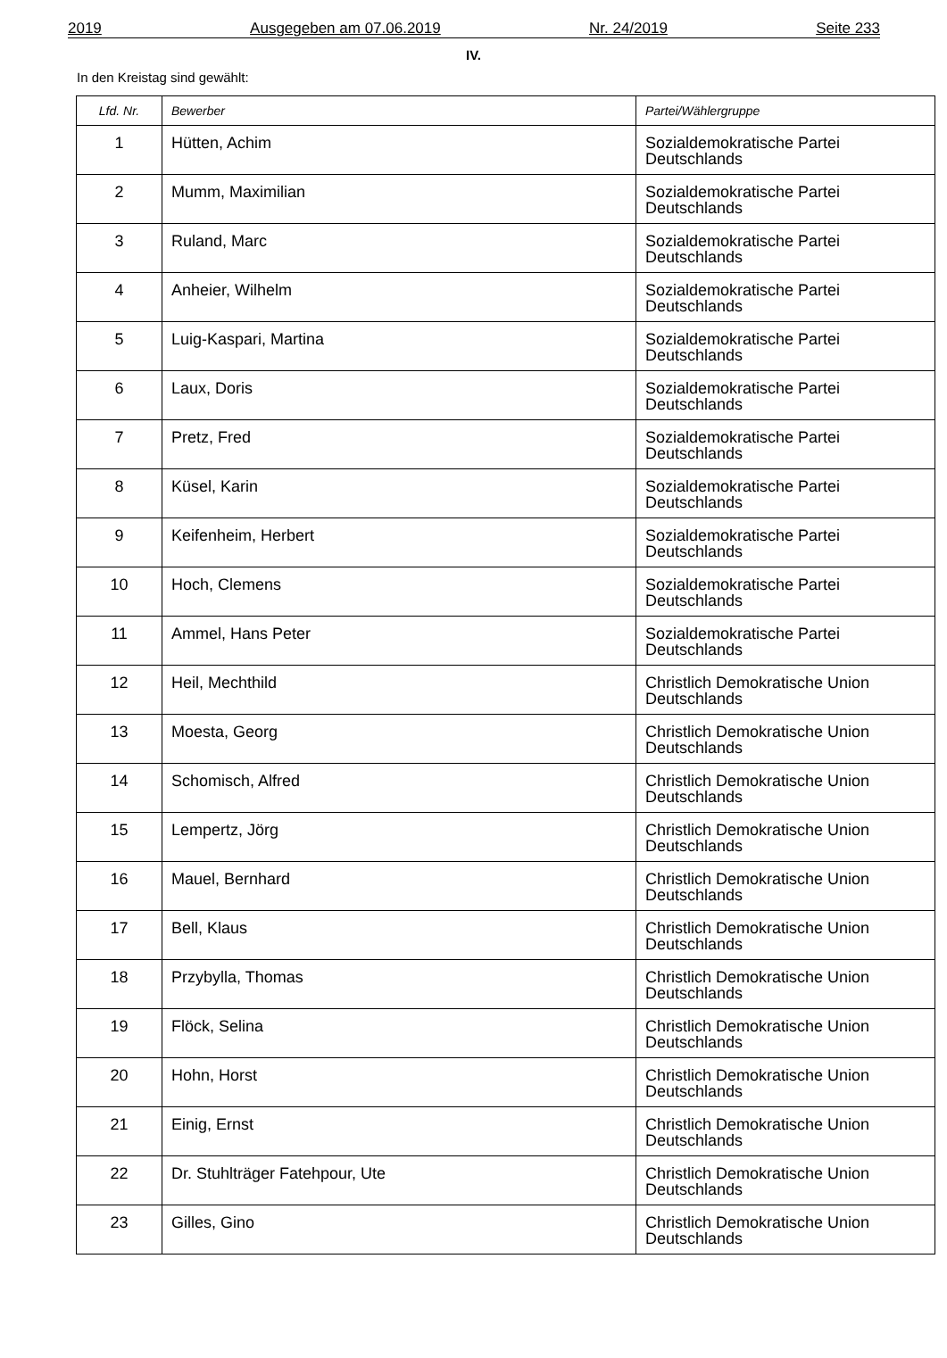2019 Ausgegeben am 07.06.2019 Nr. 24/2019 Seite 233
IV.
In den Kreistag sind gewählt:
| Lfd. Nr. | Bewerber | Partei/Wählergruppe |
| --- | --- | --- |
| 1 | Hütten, Achim | Sozialdemokratische Partei Deutschlands |
| 2 | Mumm, Maximilian | Sozialdemokratische Partei Deutschlands |
| 3 | Ruland, Marc | Sozialdemokratische Partei Deutschlands |
| 4 | Anheier, Wilhelm | Sozialdemokratische Partei Deutschlands |
| 5 | Luig-Kaspari, Martina | Sozialdemokratische Partei Deutschlands |
| 6 | Laux, Doris | Sozialdemokratische Partei Deutschlands |
| 7 | Pretz, Fred | Sozialdemokratische Partei Deutschlands |
| 8 | Küsel, Karin | Sozialdemokratische Partei Deutschlands |
| 9 | Keifenheim, Herbert | Sozialdemokratische Partei Deutschlands |
| 10 | Hoch, Clemens | Sozialdemokratische Partei Deutschlands |
| 11 | Ammel, Hans Peter | Sozialdemokratische Partei Deutschlands |
| 12 | Heil, Mechthild | Christlich Demokratische Union Deutschlands |
| 13 | Moesta, Georg | Christlich Demokratische Union Deutschlands |
| 14 | Schomisch, Alfred | Christlich Demokratische Union Deutschlands |
| 15 | Lempertz, Jörg | Christlich Demokratische Union Deutschlands |
| 16 | Mauel, Bernhard | Christlich Demokratische Union Deutschlands |
| 17 | Bell, Klaus | Christlich Demokratische Union Deutschlands |
| 18 | Przybylla, Thomas | Christlich Demokratische Union Deutschlands |
| 19 | Flöck, Selina | Christlich Demokratische Union Deutschlands |
| 20 | Hohn, Horst | Christlich Demokratische Union Deutschlands |
| 21 | Einig, Ernst | Christlich Demokratische Union Deutschlands |
| 22 | Dr. Stuhlträger Fatehpour, Ute | Christlich Demokratische Union Deutschlands |
| 23 | Gilles, Gino | Christlich Demokratische Union Deutschlands |